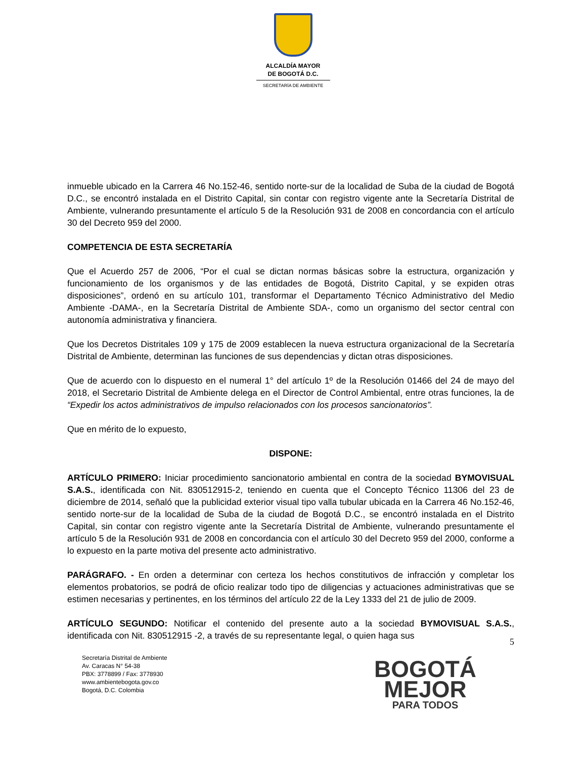ALCALDÍA MAYOR
DE BOGOTÁ D.C.
SECRETARÍA DE AMBIENTE
inmueble ubicado en la Carrera 46 No.152-46, sentido norte-sur de la localidad de Suba de la ciudad de Bogotá D.C., se encontró instalada en el Distrito Capital, sin contar con registro vigente ante la Secretaría Distrital de Ambiente, vulnerando presuntamente el artículo 5 de la Resolución 931 de 2008 en concordancia con el artículo 30 del Decreto 959 del 2000.
COMPETENCIA DE ESTA SECRETARÍA
Que el Acuerdo 257 de 2006, “Por el cual se dictan normas básicas sobre la estructura, organización y funcionamiento de los organismos y de las entidades de Bogotá, Distrito Capital, y se expiden otras disposiciones”, ordenó en su artículo 101, transformar el Departamento Técnico Administrativo del Medio Ambiente -DAMA-, en la Secretaría Distrital de Ambiente SDA-, como un organismo del sector central con autonomía administrativa y financiera.
Que los Decretos Distritales 109 y 175 de 2009 establecen la nueva estructura organizacional de la Secretaría Distrital de Ambiente, determinan las funciones de sus dependencias y dictan otras disposiciones.
Que de acuerdo con lo dispuesto en el numeral 1° del artículo 1º de la Resolución 01466 del 24 de mayo del 2018, el Secretario Distrital de Ambiente delega en el Director de Control Ambiental, entre otras funciones, la de “Expedir los actos administrativos de impulso relacionados con los procesos sancionatorios”.
Que en mérito de lo expuesto,
DISPONE:
ARTÍCULO PRIMERO: Iniciar procedimiento sancionatorio ambiental en contra de la sociedad BYMOVISUAL S.A.S., identificada con Nit. 830512915-2, teniendo en cuenta que el Concepto Técnico 11306 del 23 de diciembre de 2014, señaló que la publicidad exterior visual tipo valla tubular ubicada en la Carrera 46 No.152-46, sentido norte-sur de la localidad de Suba de la ciudad de Bogotá D.C., se encontró instalada en el Distrito Capital, sin contar con registro vigente ante la Secretaría Distrital de Ambiente, vulnerando presuntamente el artículo 5 de la Resolución 931 de 2008 en concordancia con el artículo 30 del Decreto 959 del 2000, conforme a lo expuesto en la parte motiva del presente acto administrativo.
PARÁGRAFO. - En orden a determinar con certeza los hechos constitutivos de infracción y completar los elementos probatorios, se podrá de oficio realizar todo tipo de diligencias y actuaciones administrativas que se estimen necesarias y pertinentes, en los términos del artículo 22 de la Ley 1333 del 21 de julio de 2009.
ARTÍCULO SEGUNDO: Notificar el contenido del presente auto a la sociedad BYMOVISUAL S.A.S., identificada con Nit. 830512915 -2, a través de su representante legal, o quien haga sus
5
Secretaría Distrital de Ambiente
Av. Caracas N° 54-38
PBX: 3778899 / Fax: 3778930
www.ambientebogota.gov.co
Bogotá, D.C. Colombia
BOGOTÁ
MEJOR
PARA TODOS